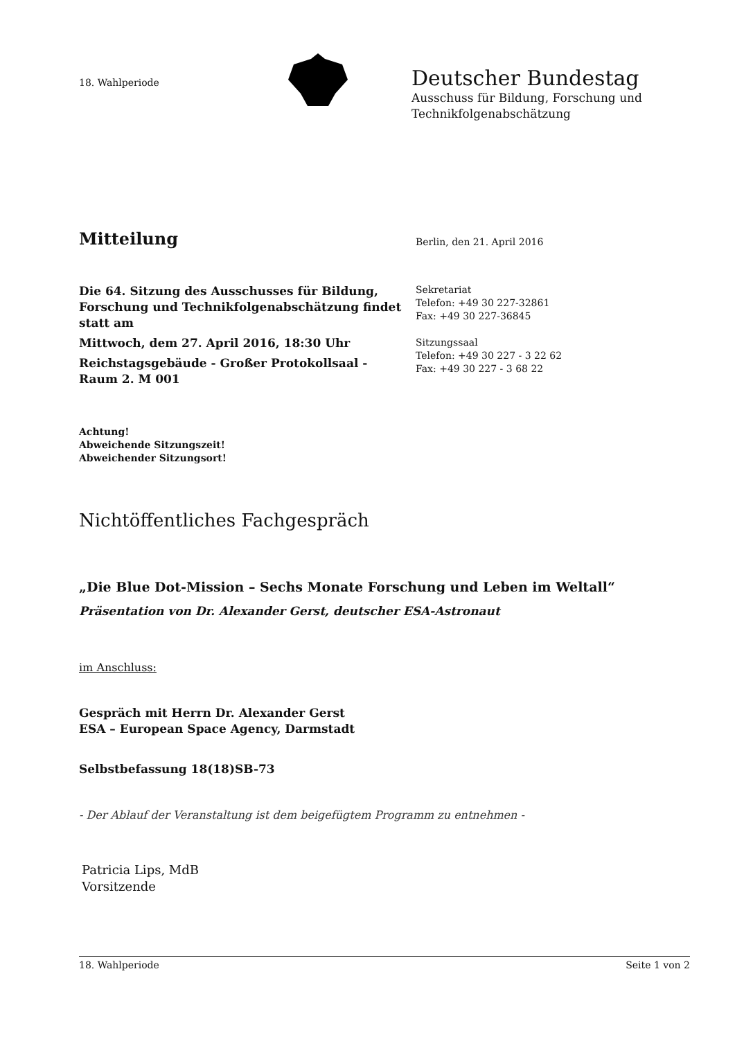18. Wahlperiode
Deutscher Bundestag
Ausschuss für Bildung, Forschung und
Technikfolgenabschätzung
Mitteilung
Berlin, den 21. April 2016
Die 64. Sitzung des Ausschusses für Bildung, Forschung und Technikfolgenabschätzung findet statt am
Mittwoch, dem 27. April 2016, 18:30 Uhr
Reichstagsgebäude - Großer Protokollsaal -
Raum 2. M 001
Sekretariat
Telefon: +49 30 227-32861
Fax: +49 30 227-36845
Sitzungssaal
Telefon: +49 30 227 - 3 22 62
Fax: +49 30 227 - 3 68 22
Achtung!
Abweichende Sitzungszeit!
Abweichender Sitzungsort!
Nichtöffentliches Fachgespräch
„Die Blue Dot-Mission – Sechs Monate Forschung und Leben im Weltall“
Präsentation von Dr. Alexander Gerst, deutscher ESA-Astronaut
im Anschluss:
Gespräch mit Herrn Dr. Alexander Gerst
ESA – European Space Agency, Darmstadt
Selbstbefassung 18(18)SB-73
- Der Ablauf der Veranstaltung ist dem beigefügtem Programm zu entnehmen -
Patricia Lips, MdB
Vorsitzende
18. Wahlperiode Seite 1 von 2